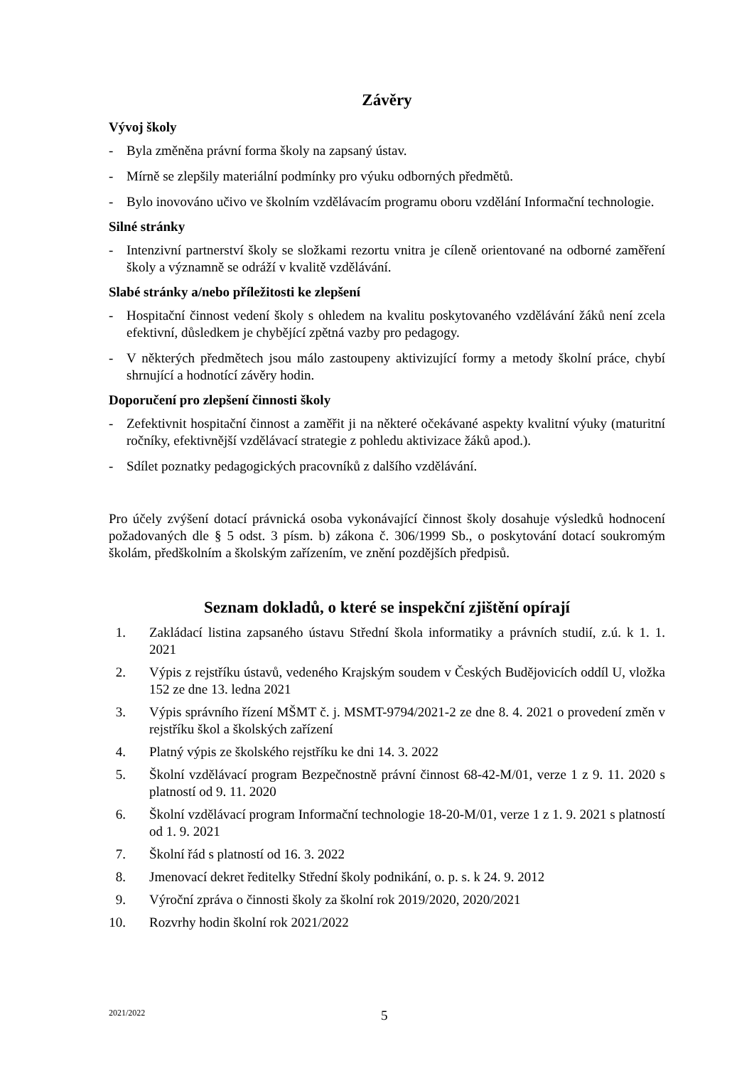Závěry
Vývoj školy
- Byla změněna právní forma školy na zapsaný ústav.
- Mírně se zlepšily materiální podmínky pro výuku odborných předmětů.
- Bylo inovováno učivo ve školním vzdělávacím programu oboru vzdělání Informační technologie.
Silné stránky
- Intenzivní partnerství školy se složkami rezortu vnitra je cíleně orientované na odborné zaměření školy a významně se odráží v kvalitě vzdělávání.
Slabé stránky a/nebo příležitosti ke zlepšení
- Hospitační činnost vedení školy s ohledem na kvalitu poskytovaného vzdělávání žáků není zcela efektivní, důsledkem je chybějící zpětná vazby pro pedagogy.
- V některých předmětech jsou málo zastoupeny aktivizující formy a metody školní práce, chybí shrnující a hodnotící závěry hodin.
Doporučení pro zlepšení činnosti školy
- Zefektivnit hospitační činnost a zaměřit ji na některé očekávané aspekty kvalitní výuky (maturitní ročníky, efektivnější vzdělávací strategie z pohledu aktivizace žáků apod.).
- Sdílet poznatky pedagogických pracovníků z dalšího vzdělávání.
Pro účely zvýšení dotací právnická osoba vykonávající činnost školy dosahuje výsledků hodnocení požadovaných dle § 5 odst. 3 písm. b) zákona č. 306/1999 Sb., o poskytování dotací soukromým školám, předškolním a školským zařízením, ve znění pozdějších předpisů.
Seznam dokladů, o které se inspekční zjištění opírají
1. Zakládací listina zapsaného ústavu Střední škola informatiky a právních studií, z.ú. k 1. 1. 2021
2. Výpis z rejstříku ústavů, vedeného Krajským soudem v Českých Budějovicích oddíl U, vložka 152 ze dne 13. ledna 2021
3. Výpis správního řízení MŠMT č. j. MSMT-9794/2021-2 ze dne 8. 4. 2021 o provedení změn v rejstříku škol a školských zařízení
4. Platný výpis ze školského rejstříku ke dni 14. 3. 2022
5. Školní vzdělávací program Bezpečnostně právní činnost 68-42-M/01, verze 1 z 9. 11. 2020 s platností od 9. 11. 2020
6. Školní vzdělávací program Informační technologie 18-20-M/01, verze 1 z 1. 9. 2021 s platností od 1. 9. 2021
7. Školní řád s platností od 16. 3. 2022
8. Jmenovací dekret ředitelky Střední školy podnikání, o. p. s. k 24. 9. 2012
9. Výroční zpráva o činnosti školy za školní rok 2019/2020, 2020/2021
10. Rozvrhy hodin školní rok 2021/2022
2021/2022 5